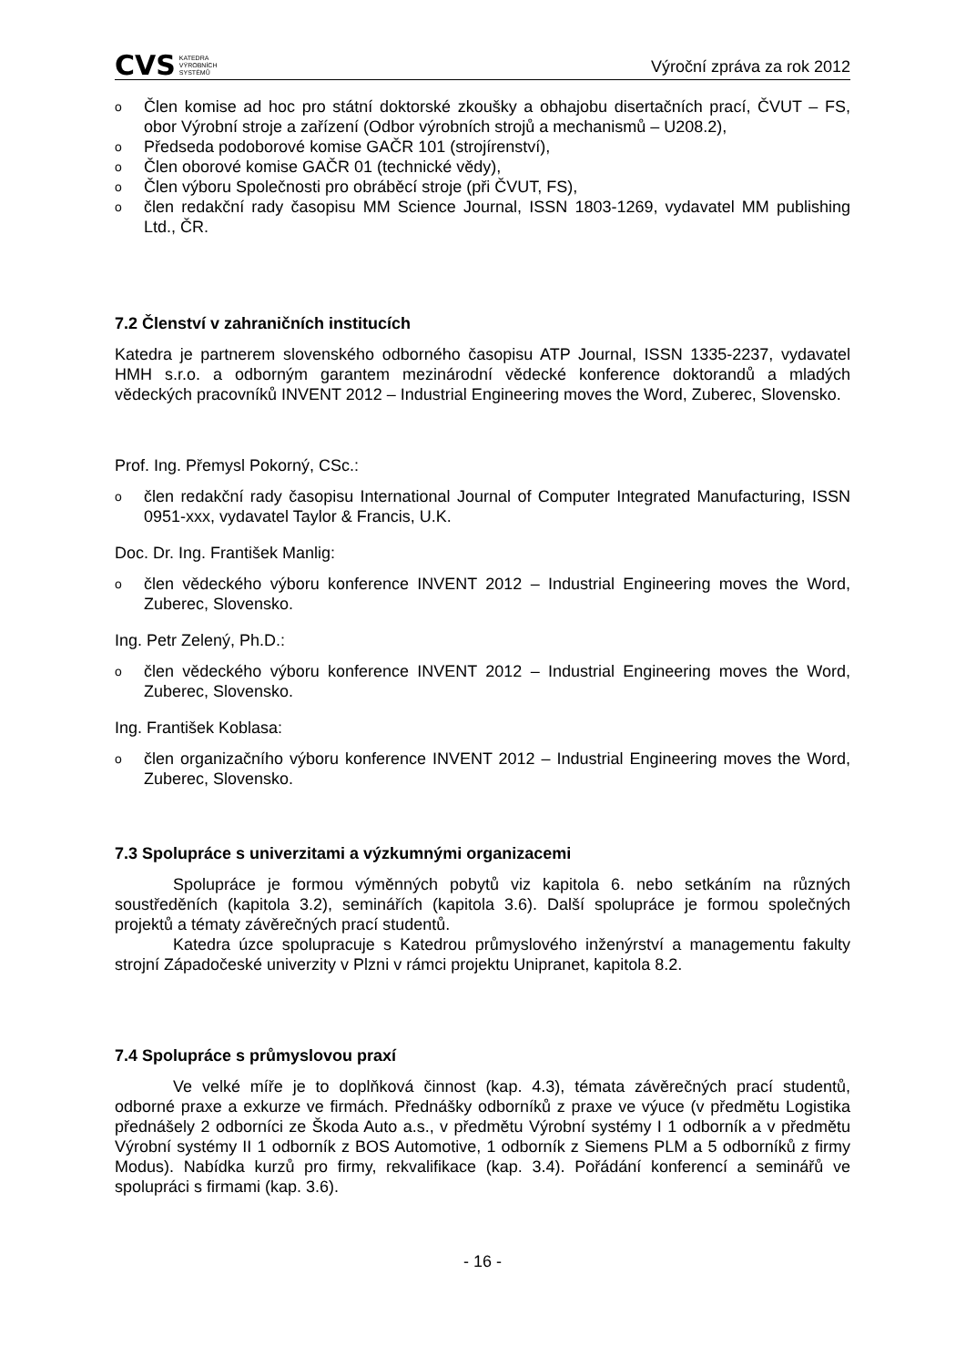CVS KATEDRA
VÝROBNÍCH
SYSTÉMŮ
Výroční zpráva za rok 2012
o Člen komise ad hoc pro státní doktorské zkoušky a obhajobu disertačních prací, ČVUT – FS, obor Výrobní stroje a zařízení (Odbor výrobních strojů a mechanismů – U208.2),
o Předseda podoborové komise GAČR 101 (strojírenství),
o Člen oborové komise GAČR 01 (technické vědy),
o Člen výboru Společnosti pro obráběcí stroje (při ČVUT, FS),
o člen redakční rady časopisu MM Science Journal, ISSN 1803-1269, vydavatel MM publishing Ltd., ČR.
7.2 Členství v zahraničních institucích
Katedra je partnerem slovenského odborného časopisu ATP Journal, ISSN 1335-2237, vydavatel HMH s.r.o. a odborným garantem mezinárodní vědecké konference doktorandů a mladých vědeckých pracovníků INVENT 2012 – Industrial Engineering moves the Word, Zuberec, Slovensko.
Prof. Ing. Přemysl Pokorný, CSc.:
o člen redakční rady časopisu International Journal of Computer Integrated Manufacturing, ISSN 0951-xxx, vydavatel Taylor & Francis, U.K.
Doc. Dr. Ing. František Manlig:
o člen vědeckého výboru konference INVENT 2012 – Industrial Engineering moves the Word, Zuberec, Slovensko.
Ing. Petr Zelený, Ph.D.:
o člen vědeckého výboru konference INVENT 2012 – Industrial Engineering moves the Word, Zuberec, Slovensko.
Ing. František Koblasa:
o člen organizačního výboru konference INVENT 2012 – Industrial Engineering moves the Word, Zuberec, Slovensko.
7.3 Spolupráce s univerzitami a výzkumnými organizacemi
Spolupráce je formou výměnných pobytů viz kapitola 6. nebo setkáním na různých soustředěních (kapitola 3.2), seminářích (kapitola 3.6). Další spolupráce je formou společných projektů a tématy závěrečných prací studentů.
Katedra úzce spolupracuje s Katedrou průmyslového inženýrství a managementu fakulty strojní Západočeské univerzity v Plzni v rámci projektu Unipranet, kapitola 8.2.
7.4 Spolupráce s průmyslovou praxí
Ve velké míře je to doplňková činnost (kap. 4.3), témata závěrečných prací studentů, odborné praxe a exkurze ve firmách. Přednášky odborníků z praxe ve výuce (v předmětu Logistika přednášely 2 odborníci ze Škoda Auto a.s., v předmětu Výrobní systémy I 1 odborník a v předmětu Výrobní systémy II 1 odborník z BOS Automotive, 1 odborník z Siemens PLM a 5 odborníků z firmy Modus). Nabídka kurzů pro firmy, rekvalifikace (kap. 3.4). Pořádání konferencí a seminářů ve spolupráci s firmami (kap. 3.6).
- 16 -